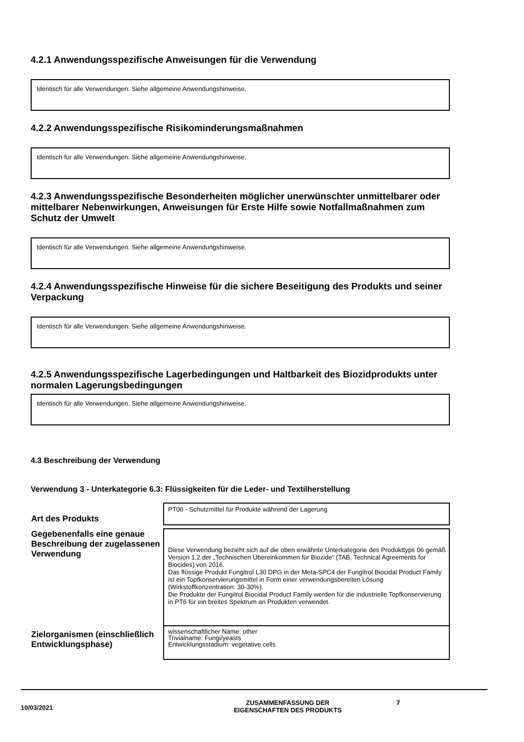4.2.1 Anwendungsspezifische Anweisungen für die Verwendung
Identisch für alle Verwendungen. Siehe allgemeine Anwendungshinweise.
4.2.2 Anwendungsspezifische Risikominderungsmaßnahmen
Identisch für alle Verwendungen. Siehe allgemeine Anwendungshinweise.
4.2.3 Anwendungsspezifische Besonderheiten möglicher unerwünschter unmittelbarer oder mittelbarer Nebenwirkungen, Anweisungen für Erste Hilfe sowie Notfallmaßnahmen zum Schutz der Umwelt
Identisch für alle Verwendungen. Siehe allgemeine Anwendungshinweise.
4.2.4 Anwendungsspezifische Hinweise für die sichere Beseitigung des Produkts und seiner Verpackung
Identisch für alle Verwendungen. Siehe allgemeine Anwendungshinweise.
4.2.5 Anwendungsspezifische Lagerbedingungen und Haltbarkeit des Biozidprodukts unter normalen Lagerungsbedingungen
Identisch für alle Verwendungen. Siehe allgemeine Anwendungshinweise.
4.3 Beschreibung der Verwendung
Verwendung 3 - Unterkategorie 6.3: Flüssigkeiten für die Leder- und Textilherstellung
| Art des Produkts | PT06 - Schutzmittel für Produkte während der Lagerung |
| Gegebenenfalls eine genaue Beschreibung der zugelassenen Verwendung | Diese Verwendung bezieht sich auf die oben erwähnte Unterkategorie des Produkttyps 06 gemäß Version 1.2 der „Technischen Übereinkommen für Biozide“ (TAB, Technical Agreements for Biocides) von 2016. Das flüssige Produkt Fungitrol L30 DPG in der Meta-SPC4 der Fungitrol Biocidal Product Family ist ein Topfkonservierungsmittel in Form einer verwendungsbereiten Lösung (Wirkstoffkonzentration: 30-30%). Die Produkte der Fungitrol Biocidal Product Family werden für die industrielle Topfkonservierung in PT6 für ein breites Spektrum an Produkten verwendet. |
| Zielorganismen (einschließlich Entwicklungsphase) | wissenschaftlicher Name: other Trivialname: Fungi/yeasts Entwicklungsstadium: vegetative cells |
10/03/2021
ZUSAMMENFASSUNG DER
EIGENSCHAFTEN DES PRODUKTS
7